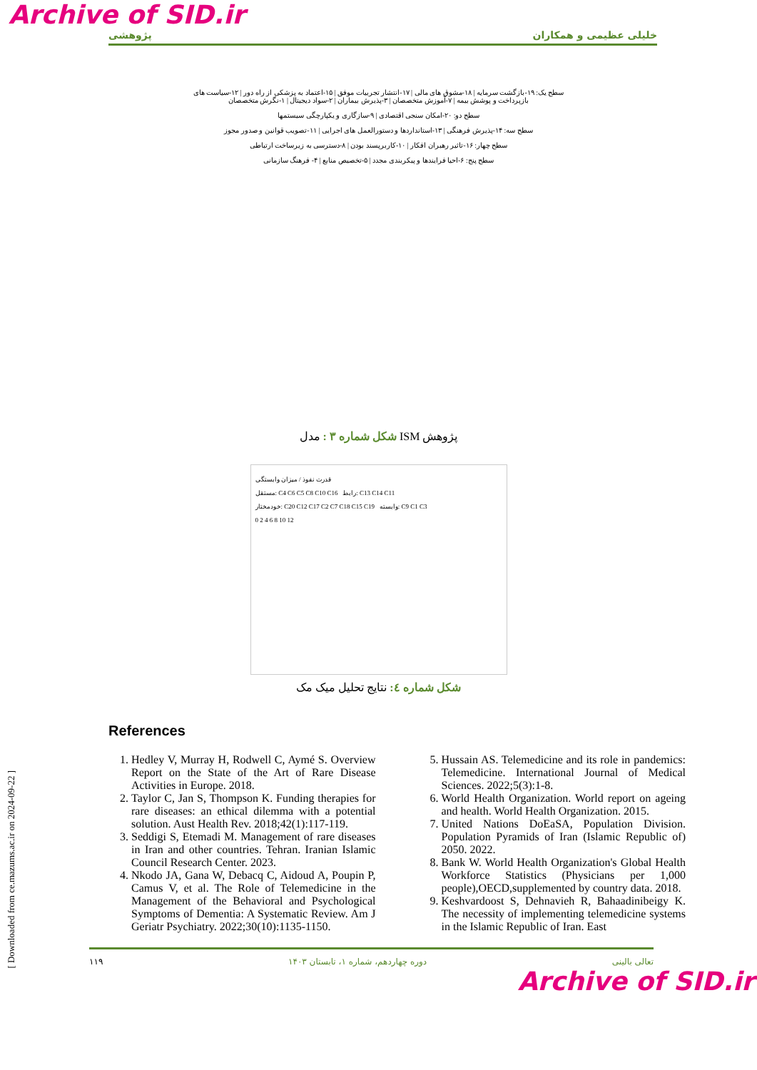Archive of SID.ir
پژوهشی خلیلی عظیمی و همکاران
سطح یک: ۱۹-بازگشت سرمایه | ۱۸-مشوق های مالی | ۱۷-انتشار تجربیات موفق | ۱۵-اعتماد به پزشکی از راه دور | ۱۲-سیاست های بازپرداخت و پوشش بیمه | ۷-آموزش متخصصان | ۳-پذیرش بیماران | ۲-سواد دیجیتال | ۱-نگرش متخصصان
سطح دو: ۲۰-امکان سنجی اقتصادی | ۹-سازگاری و یکپارچگی سیستمها
سطح سه: ۱۴-پذیرش فرهنگی | ۱۳-استانداردها و دستورالعمل های اجرایی | ۱۱-تصویب قوانین و صدور مجوز
سطح چهار: ۱۶-تاثیر رهبران افکار | ۱۰-کاربرپسند بودن | ۸-دسترسی به زیرساخت ارتباطی
سطح پنج: ۶-احیا فرایندها و پیکربندی مجدد | ۵-تخصیص منابع | ۴- فرهنگ سازمانی
شکل شماره ۳ : مدل ISM پژوهش
قدرت نفوذ / میزان وابستگی
مستقل: C4 C6 C5 C8 C10 C16 رابط: C13 C14 C11
خودمختار: C20 C12 C17 C2 C7 C18 C15 C19 وابسته: C9 C1 C3
0 2 4 6 8 10 12
شکل شماره ٤: نتایج تحلیل میک مک
References
1. Hedley V, Murray H, Rodwell C, Aymé S. Overview Report on the State of the Art of Rare Disease Activities in Europe. 2018.
2. Taylor C, Jan S, Thompson K. Funding therapies for rare diseases: an ethical dilemma with a potential solution. Aust Health Rev. 2018;42(1):117-119.
3. Seddigi S, Etemadi M. Management of rare diseases in Iran and other countries. Tehran. Iranian Islamic Council Research Center. 2023.
4. Nkodo JA, Gana W, Debacq C, Aidoud A, Poupin P, Camus V, et al. The Role of Telemedicine in the Management of the Behavioral and Psychological Symptoms of Dementia: A Systematic Review. Am J Geriatr Psychiatry. 2022;30(10):1135-1150.
5. Hussain AS. Telemedicine and its role in pandemics: Telemedicine. International Journal of Medical Sciences. 2022;5(3):1-8.
6. World Health Organization. World report on ageing and health. World Health Organization. 2015.
7. United Nations DoEaSA, Population Division. Population Pyramids of Iran (Islamic Republic of) 2050. 2022.
8. Bank W. World Health Organization's Global Health Workforce Statistics (Physicians per 1,000 people),OECD,supplemented by country data. 2018.
9. Keshvardoost S, Dehnavieh R, Bahaadinibeigy K. The necessity of implementing telemedicine systems in the Islamic Republic of Iran. East
۱۱۹ دوره چهاردهم، شماره ۱، تابستان ۱۴۰۳ تعالی بالینی
Archive of SID.ir
[ Downloaded from ce.mazums.ac.ir on 2024-09-22 ]